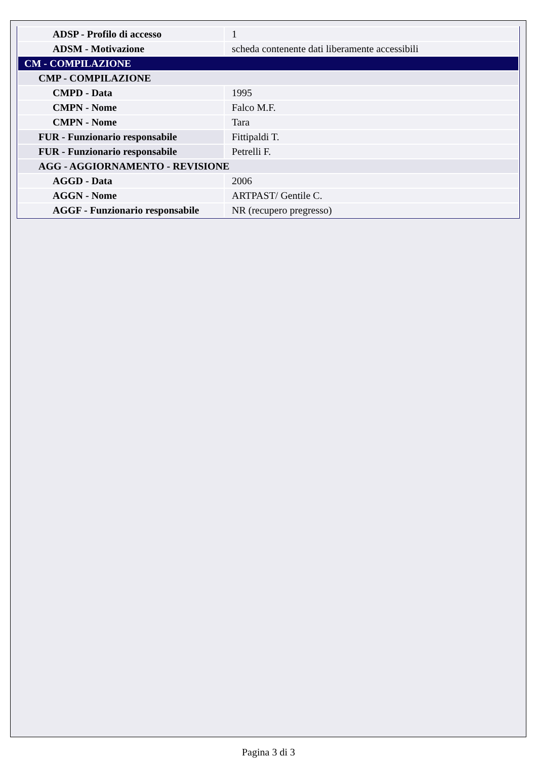| ADSP - Profilo di accesso | 1 |
| ADSM - Motivazione | scheda contenente dati liberamente accessibili |
| CM - COMPILAZIONE | |
| CMP - COMPILAZIONE | |
| CMPD - Data | 1995 |
| CMPN - Nome | Falco M.F. |
| CMPN - Nome | Tara |
| FUR - Funzionario responsabile | Fittipaldi T. |
| FUR - Funzionario responsabile | Petrelli F. |
| AGG - AGGIORNAMENTO - REVISIONE | |
| AGGD - Data | 2006 |
| AGGN - Nome | ARTPAST/ Gentile C. |
| AGGF - Funzionario responsabile | NR (recupero pregresso) |
Pagina 3 di 3